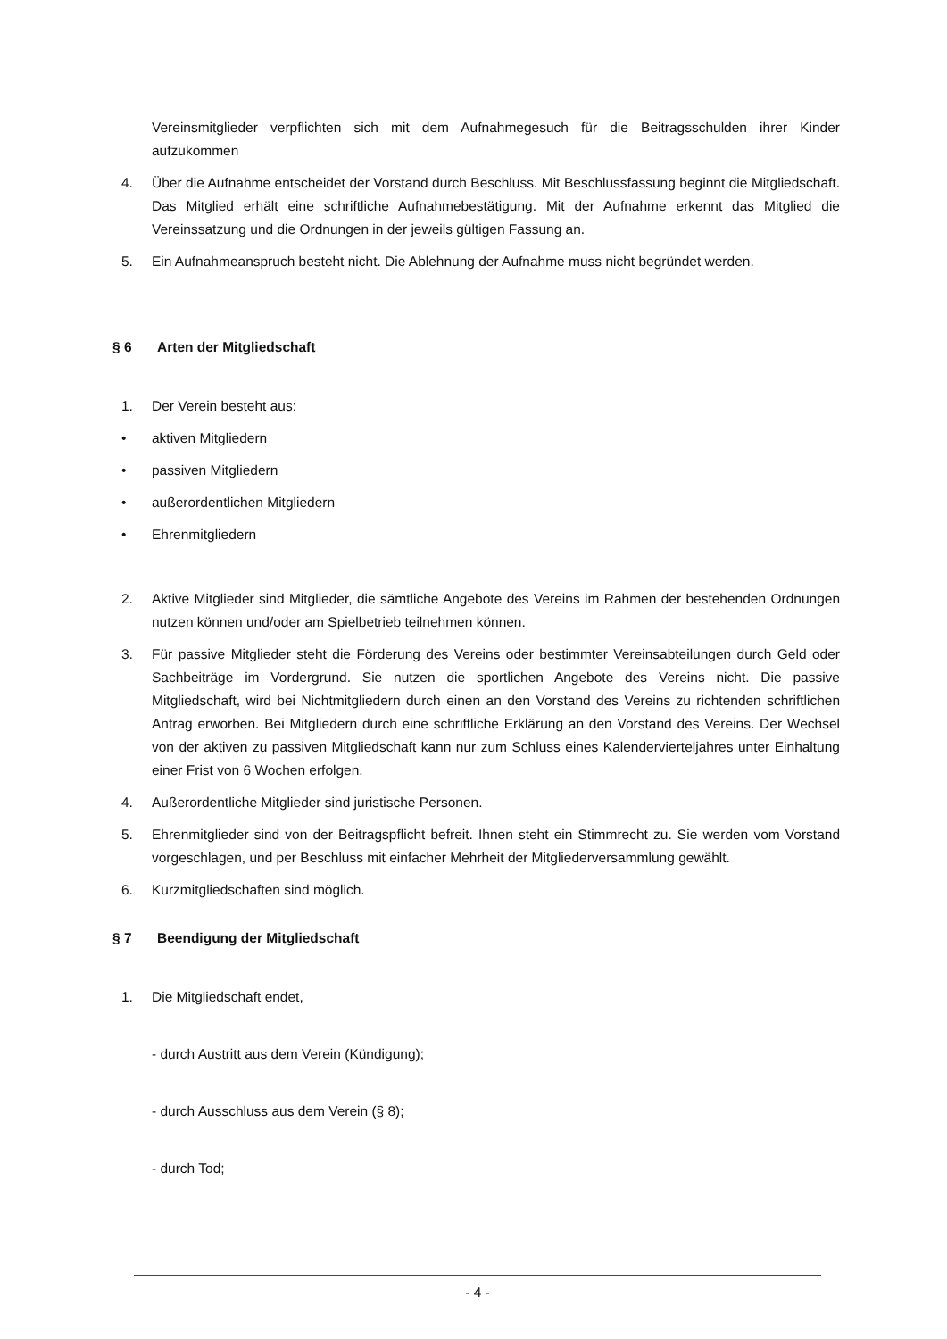Vereinsmitglieder verpflichten sich mit dem Aufnahmegesuch für die Beitragsschulden ihrer Kinder aufzukommen
4. Über die Aufnahme entscheidet der Vorstand durch Beschluss. Mit Beschlussfassung beginnt die Mitgliedschaft. Das Mitglied erhält eine schriftliche Aufnahmebestätigung. Mit der Aufnahme erkennt das Mitglied die Vereinssatzung und die Ordnungen in der jeweils gültigen Fassung an.
5. Ein Aufnahmeanspruch besteht nicht. Die Ablehnung der Aufnahme muss nicht begründet werden.
§ 6 Arten der Mitgliedschaft
1. Der Verein besteht aus:
• aktiven Mitgliedern
• passiven Mitgliedern
• außerordentlichen Mitgliedern
• Ehrenmitgliedern
2. Aktive Mitglieder sind Mitglieder, die sämtliche Angebote des Vereins im Rahmen der bestehenden Ordnungen nutzen können und/oder am Spielbetrieb teilnehmen können.
3. Für passive Mitglieder steht die Förderung des Vereins oder bestimmter Vereinsabteilungen durch Geld oder Sachbeiträge im Vordergrund. Sie nutzen die sportlichen Angebote des Vereins nicht. Die passive Mitgliedschaft, wird bei Nichtmitgliedern durch einen an den Vorstand des Vereins zu richtenden schriftlichen Antrag erworben. Bei Mitgliedern durch eine schriftliche Erklärung an den Vorstand des Vereins. Der Wechsel von der aktiven zu passiven Mitgliedschaft kann nur zum Schluss eines Kalendervierteljahres unter Einhaltung einer Frist von 6 Wochen erfolgen.
4. Außerordentliche Mitglieder sind juristische Personen.
5. Ehrenmitglieder sind von der Beitragspflicht befreit. Ihnen steht ein Stimmrecht zu. Sie werden vom Vorstand vorgeschlagen, und per Beschluss mit einfacher Mehrheit der Mitgliederversammlung gewählt.
6. Kurzmitgliedschaften sind möglich.
§ 7 Beendigung der Mitgliedschaft
1. Die Mitgliedschaft endet,
- durch Austritt aus dem Verein (Kündigung);
- durch Ausschluss aus dem Verein (§ 8);
- durch Tod;
- 4 -